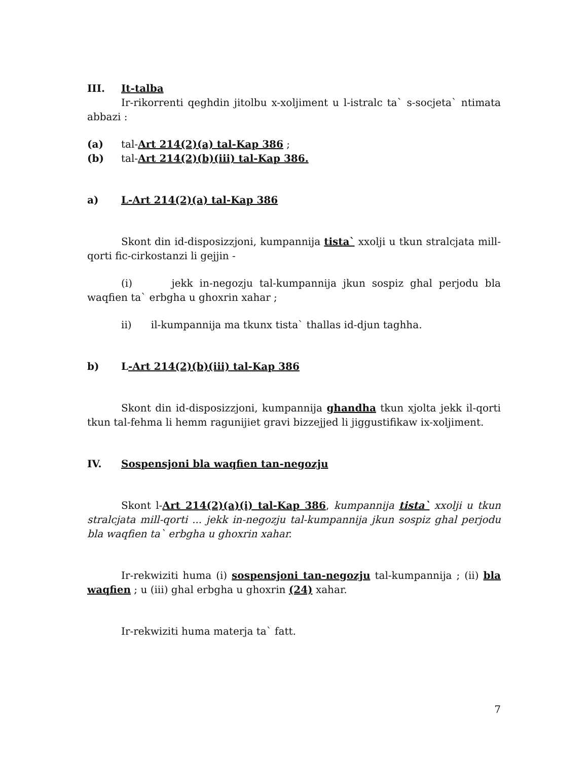III. It-talba
Ir-rikorrenti qeghdin jitolbu x-xoljiment u l-istralc ta` s-socjeta` ntimata abbazi :
(a) tal-Art 214(2)(a) tal-Kap 386 ;
(b) tal-Art 214(2)(b)(iii) tal-Kap 386.
a) L-Art 214(2)(a) tal-Kap 386
Skont din id-disposizzjoni, kumpannija tista` xxolji u tkun stralcjata mill-qorti fic-cirkostanzi li gejjin -
(i) jekk in-negozju tal-kumpannija jkun sospiz ghal perjodu bla waqfien ta` erbgha u ghoxrin xahar ;
ii) il-kumpannija ma tkunx tista` thallas id-djun taghha.
b) L-Art 214(2)(b)(iii) tal-Kap 386
Skont din id-disposizzjoni, kumpannija ghandha tkun xjolta jekk il-qorti tkun tal-fehma li hemm ragunijiet gravi bizzejjed li jiggustifikaw ix-xoljiment.
IV. Sospensjoni bla waqfien tan-negozju
Skont l-Art 214(2)(a)(i) tal-Kap 386, kumpannija tista` xxolji u tkun stralcjata mill-qorti ... jekk in-negozju tal-kumpannija jkun sospiz ghal perjodu bla waqfien ta` erbgha u ghoxrin xahar.
Ir-rekwiziti huma (i) sospensjoni tan-negozju tal-kumpannija ; (ii) bla waqfien ; u (iii) ghal erbgha u ghoxrin (24) xahar.
Ir-rekwiziti huma materja ta` fatt.
7